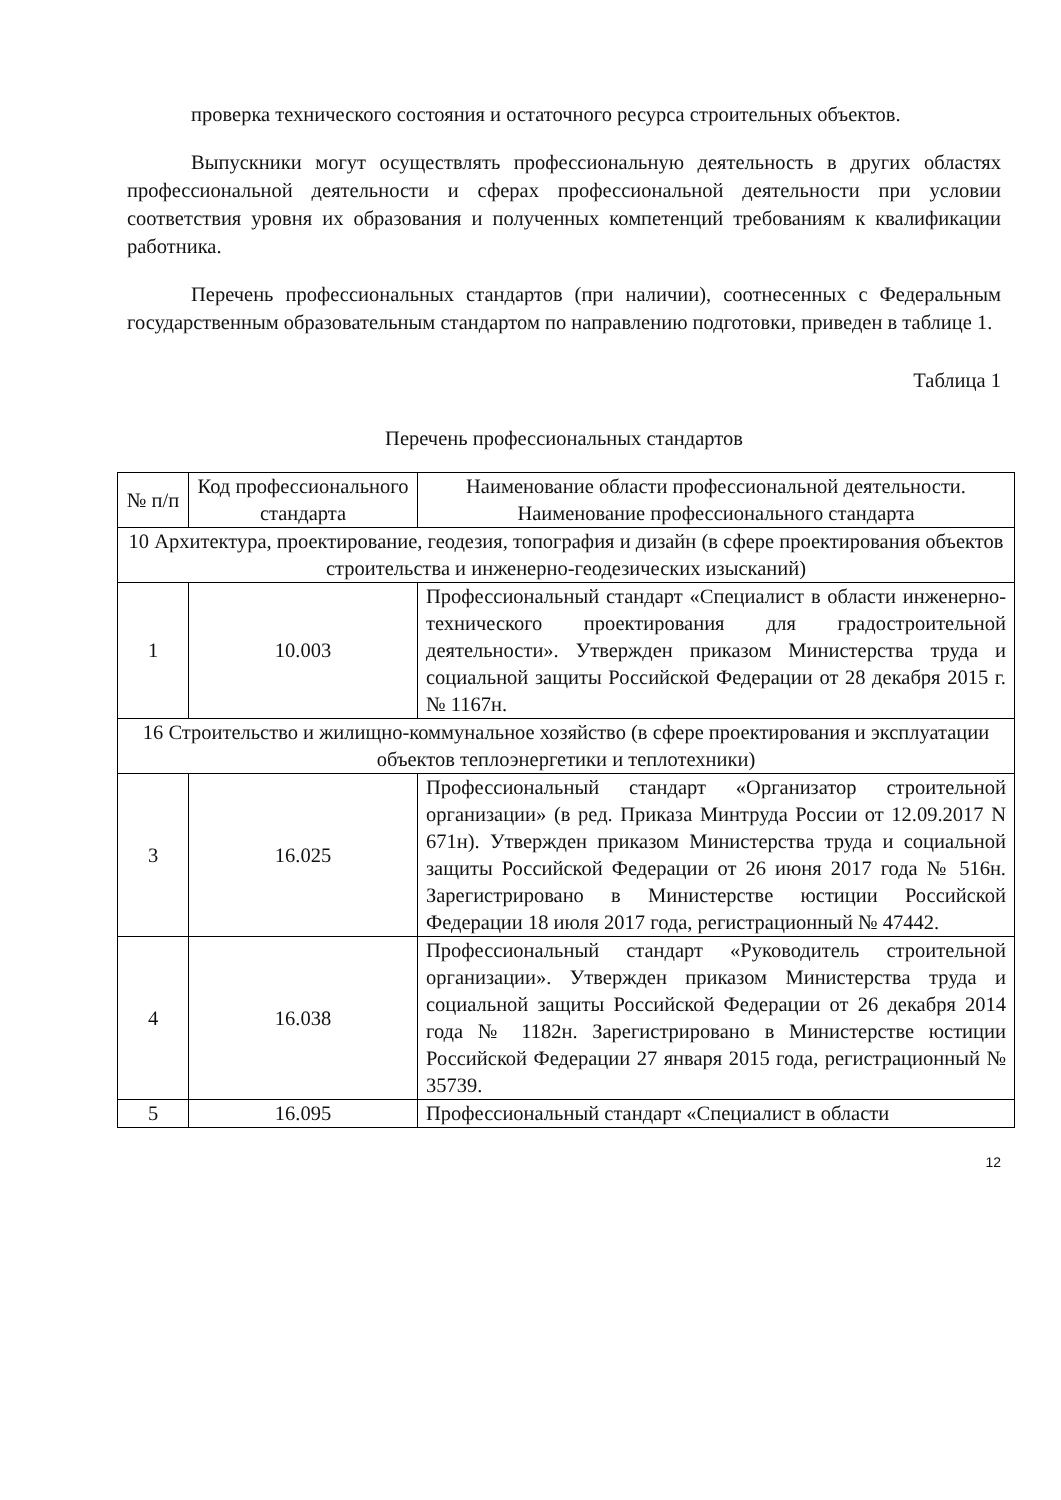проверка технического состояния и остаточного ресурса строительных объектов.
Выпускники могут осуществлять профессиональную деятельность в других областях профессиональной деятельности и сферах профессиональной деятельности при условии соответствия уровня их образования и полученных компетенций требованиям к квалификации работника.
Перечень профессиональных стандартов (при наличии), соотнесенных с Федеральным государственным образовательным стандартом по направлению подготовки, приведен в таблице 1.
Таблица 1
Перечень профессиональных стандартов
| № п/п | Код профессионального стандарта | Наименование области профессиональной деятельности. Наименование профессионального стандарта |
| --- | --- | --- |
| 10 Архитектура, проектирование, геодезия, топография и дизайн (в сфере проектирования объектов строительства и инженерно-геодезических изысканий) | | |
| 1 | 10.003 | Профессиональный стандарт «Специалист в области инженерно-технического проектирования для градостроительной деятельности». Утвержден приказом Министерства труда и социальной защиты Российской Федерации от 28 декабря 2015 г. № 1167н. |
| 16 Строительство и жилищно-коммунальное хозяйство (в сфере проектирования и эксплуатации объектов теплоэнергетики и теплотехники) | | |
| 3 | 16.025 | Профессиональный стандарт «Организатор строительной организации» (в ред. Приказа Минтруда России от 12.09.2017 N 671н). Утвержден приказом Министерства труда и социальной защиты Российской Федерации от 26 июня 2017 года № 516н. Зарегистрировано в Министерстве юстиции Российской Федерации 18 июля 2017 года, регистрационный № 47442. |
| 4 | 16.038 | Профессиональный стандарт «Руководитель строительной организации». Утвержден приказом Министерства труда и социальной защиты Российской Федерации от 26 декабря 2014 года № 1182н. Зарегистрировано в Министерстве юстиции Российской Федерации 27 января 2015 года, регистрационный № 35739. |
| 5 | 16.095 | Профессиональный стандарт «Специалист в области |
12